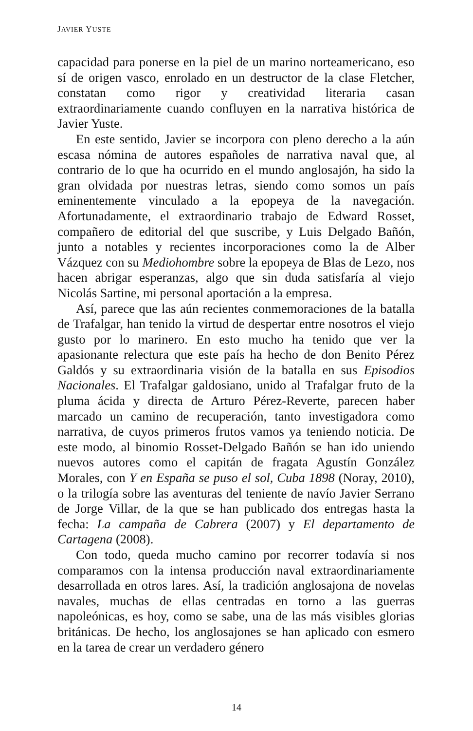JAVIER YUSTE
capacidad para ponerse en la piel de un marino norteamericano, eso sí de origen vasco, enrolado en un destructor de la clase Fletcher, constatan como rigor y creatividad literaria casan extraordinariamente cuando confluyen en la narrativa histórica de Javier Yuste.
En este sentido, Javier se incorpora con pleno derecho a la aún escasa nómina de autores españoles de narrativa naval que, al contrario de lo que ha ocurrido en el mundo anglosajón, ha sido la gran olvidada por nuestras letras, siendo como somos un país eminentemente vinculado a la epopeya de la navegación. Afortunadamente, el extraordinario trabajo de Edward Rosset, compañero de editorial del que suscribe, y Luis Delgado Bañón, junto a notables y recientes incorporaciones como la de Alber Vázquez con su Mediohombre sobre la epopeya de Blas de Lezo, nos hacen abrigar esperanzas, algo que sin duda satisfaría al viejo Nicolás Sartine, mi personal aportación a la empresa.
Así, parece que las aún recientes conmemoraciones de la batalla de Trafalgar, han tenido la virtud de despertar entre nosotros el viejo gusto por lo marinero. En esto mucho ha tenido que ver la apasionante relectura que este país ha hecho de don Benito Pérez Galdós y su extraordinaria visión de la batalla en sus Episodios Nacionales. El Trafalgar galdosiano, unido al Trafalgar fruto de la pluma ácida y directa de Arturo Pérez-Reverte, parecen haber marcado un camino de recuperación, tanto investigadora como narrativa, de cuyos primeros frutos vamos ya teniendo noticia. De este modo, al binomio Rosset-Delgado Bañón se han ido uniendo nuevos autores como el capitán de fragata Agustín González Morales, con Y en España se puso el sol, Cuba 1898 (Noray, 2010), o la trilogía sobre las aventuras del teniente de navío Javier Serrano de Jorge Villar, de la que se han publicado dos entregas hasta la fecha: La campaña de Cabrera (2007) y El departamento de Cartagena (2008).
Con todo, queda mucho camino por recorrer todavía si nos comparamos con la intensa producción naval extraordinariamente desarrollada en otros lares. Así, la tradición anglosajona de novelas navales, muchas de ellas centradas en torno a las guerras napoleónicas, es hoy, como se sabe, una de las más visibles glorias británicas. De hecho, los anglosajones se han aplicado con esmero en la tarea de crear un verdadero género
14